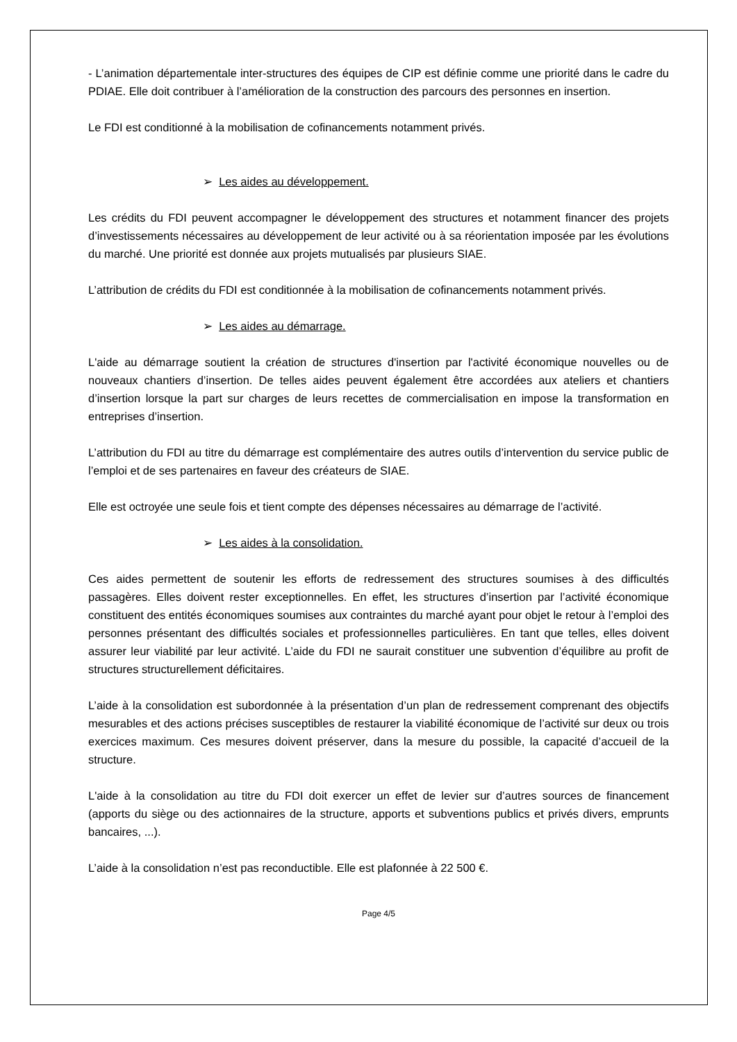- L’animation départementale inter-structures des équipes de CIP est définie comme une priorité dans le cadre du PDIAE. Elle doit contribuer à l’amélioration de la construction des parcours des personnes en insertion.
Le FDI est conditionné à la mobilisation de cofinancements notamment privés.
➢ Les aides au développement.
Les crédits du FDI peuvent accompagner le développement des structures et notamment financer des projets d’investissements nécessaires au développement de leur activité ou à sa réorientation imposée par les évolutions du marché. Une priorité est donnée aux projets mutualisés par plusieurs SIAE.
L’attribution de crédits du FDI est conditionnée à la mobilisation de cofinancements notamment privés.
➢ Les aides au démarrage.
L'aide au démarrage soutient la création de structures d'insertion par l'activité économique nouvelles ou de nouveaux chantiers d’insertion. De telles aides peuvent également être accordées aux ateliers et chantiers d’insertion lorsque la part sur charges de leurs recettes de commercialisation en impose la transformation en entreprises d’insertion.
L’attribution du FDI au titre du démarrage est complémentaire des autres outils d’intervention du service public de l’emploi et de ses partenaires en faveur des créateurs de SIAE.
Elle est octroyée une seule fois et tient compte des dépenses nécessaires au démarrage de l’activité.
➢ Les aides à la consolidation.
Ces aides permettent de soutenir les efforts de redressement des structures soumises à des difficultés passagères. Elles doivent rester exceptionnelles. En effet, les structures d’insertion par l’activité économique constituent des entités économiques soumises aux contraintes du marché ayant pour objet le retour à l’emploi des personnes présentant des difficultés sociales et professionnelles particulières. En tant que telles, elles doivent assurer leur viabilité par leur activité. L’aide du FDI ne saurait constituer une subvention d’équilibre au profit de structures structurellement déficitaires.
L’aide à la consolidation est subordonnée à la présentation d’un plan de redressement comprenant des objectifs mesurables et des actions précises susceptibles de restaurer la viabilité économique de l’activité sur deux ou trois exercices maximum. Ces mesures doivent préserver, dans la mesure du possible, la capacité d’accueil de la structure.
L'aide à la consolidation au titre du FDI doit exercer un effet de levier sur d’autres sources de financement (apports du siège ou des actionnaires de la structure, apports et subventions publics et privés divers, emprunts bancaires, ...).
L’aide à la consolidation n’est pas reconductible. Elle est plafonnée à 22 500 €.
Page 4/5